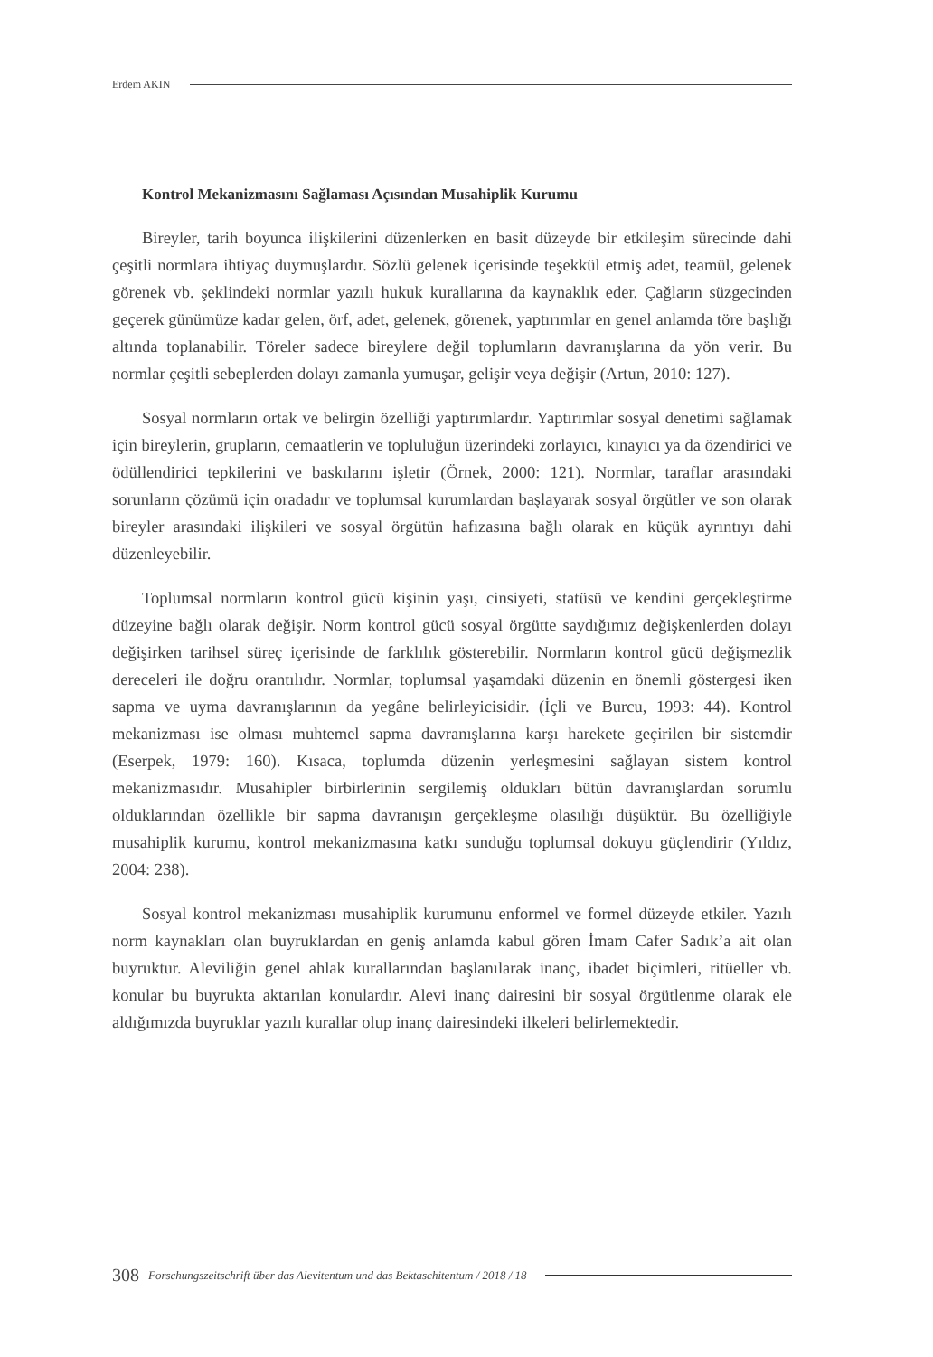Erdem AKIN
Kontrol Mekanizmasını Sağlaması Açısından Musahiplik Kurumu
Bireyler, tarih boyunca ilişkilerini düzenlerken en basit düzeyde bir etkileşim sürecinde dahi çeşitli normlara ihtiyaç duymuşlardır. Sözlü gelenek içerisinde teşekkül etmiş adet, teamül, gelenek görenek vb. şeklindeki normlar yazılı hukuk kurallarına da kaynaklık eder. Çağların süzgecinden geçerek günümüze kadar gelen, örf, adet, gelenek, görenek, yaptırımlar en genel anlamda töre başlığı altında toplanabilir. Töreler sadece bireylere değil toplumların davranışlarına da yön verir. Bu normlar çeşitli sebeplerden dolayı zamanla yumuşar, gelişir veya değişir (Artun, 2010: 127).
Sosyal normların ortak ve belirgin özelliği yaptırımlardır. Yaptırımlar sosyal denetimi sağlamak için bireylerin, grupların, cemaatlerin ve topluluğun üzerindeki zorlayıcı, kınayıcı ya da özendirici ve ödüllendirici tepkilerini ve baskılarını işletir (Örnek, 2000: 121). Normlar, taraflar arasındaki sorunların çözümü için oradadır ve toplumsal kurumlardan başlayarak sosyal örgütler ve son olarak bireyler arasındaki ilişkileri ve sosyal örgütün hafızasına bağlı olarak en küçük ayrıntıyı dahi düzenleyebilir.
Toplumsal normların kontrol gücü kişinin yaşı, cinsiyeti, statüsü ve kendini gerçekleştirme düzeyine bağlı olarak değişir. Norm kontrol gücü sosyal örgütte saydığımız değişkenlerden dolayı değişirken tarihsel süreç içerisinde de farklılık gösterebilir. Normların kontrol gücü değişmezlik dereceleri ile doğru orantılıdır. Normlar, toplumsal yaşamdaki düzenin en önemli göstergesi iken sapma ve uyma davranışlarının da yegâne belirleyicisidir. (İçli ve Burcu, 1993: 44). Kontrol mekanizması ise olması muhtemel sapma davranışlarına karşı harekete geçirilen bir sistemdir (Eserpek, 1979: 160). Kısaca, toplumda düzenin yerleşmesini sağlayan sistem kontrol mekanizmasıdır. Musahipler birbirlerinin sergilemiş oldukları bütün davranışlardan sorumlu olduklarından özellikle bir sapma davranışın gerçekleşme olasılığı düşüktür. Bu özelliğiyle musahiplik kurumu, kontrol mekanizmasına katkı sunduğu toplumsal dokuyu güçlendirir (Yıldız, 2004: 238).
Sosyal kontrol mekanizması musahiplik kurumunu enformel ve formel düzeyde etkiler. Yazılı norm kaynakları olan buyruklardan en geniş anlamda kabul gören İmam Cafer Sadık’a ait olan buyruktur. Aleviliğin genel ahlak kurallarından başlanılarak inanç, ibadet biçimleri, ritüeller vb. konular bu buyrukta aktarılan konulardır. Alevi inanç dairesini bir sosyal örgütlenme olarak ele aldığımızda buyruklar yazılı kurallar olup inanç dairesindeki ilkeleri belirlemektedir.
308 Forschungszeitschrift über das Alevitentum und das Bektaschitentum / 2018 / 18